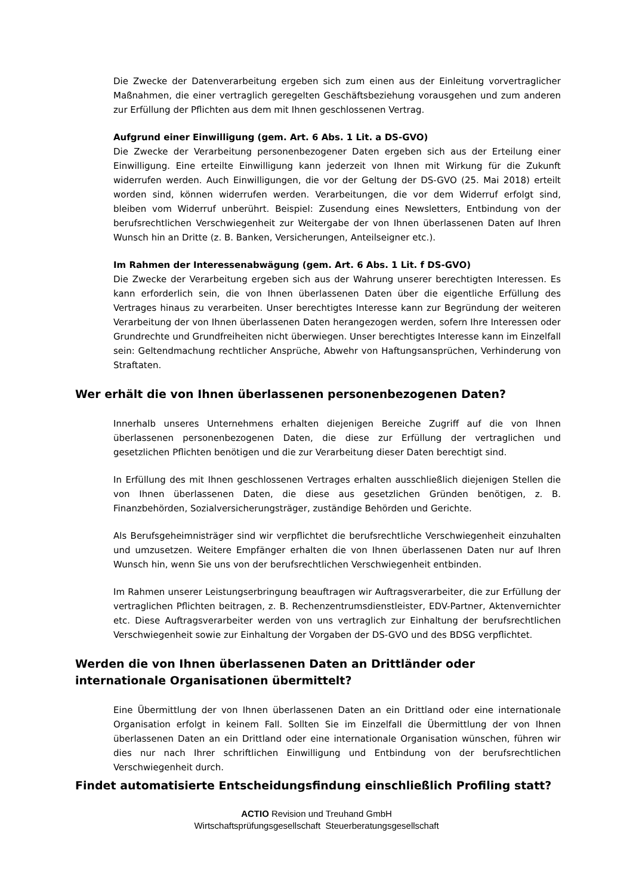Die Zwecke der Datenverarbeitung ergeben sich zum einen aus der Einleitung vorvertraglicher Maßnahmen, die einer vertraglich geregelten Geschäftsbeziehung vorausgehen und zum anderen zur Erfüllung der Pflichten aus dem mit Ihnen geschlossenen Vertrag.
Aufgrund einer Einwilligung (gem. Art. 6 Abs. 1 Lit. a DS-GVO)
Die Zwecke der Verarbeitung personenbezogener Daten ergeben sich aus der Erteilung einer Einwilligung. Eine erteilte Einwilligung kann jederzeit von Ihnen mit Wirkung für die Zukunft widerrufen werden. Auch Einwilligungen, die vor der Geltung der DS-GVO (25. Mai 2018) erteilt worden sind, können widerrufen werden. Verarbeitungen, die vor dem Widerruf erfolgt sind, bleiben vom Widerruf unberührt. Beispiel: Zusendung eines Newsletters, Entbindung von der berufsrechtlichen Verschwiegenheit zur Weitergabe der von Ihnen überlassenen Daten auf Ihren Wunsch hin an Dritte (z. B. Banken, Versicherungen, Anteilseigner etc.).
Im Rahmen der Interessenabwägung (gem. Art. 6 Abs. 1 Lit. f DS-GVO)
Die Zwecke der Verarbeitung ergeben sich aus der Wahrung unserer berechtigten Interessen. Es kann erforderlich sein, die von Ihnen überlassenen Daten über die eigentliche Erfüllung des Vertrages hinaus zu verarbeiten. Unser berechtigtes Interesse kann zur Begründung der weiteren Verarbeitung der von Ihnen überlassenen Daten herangezogen werden, sofern Ihre Interessen oder Grundrechte und Grundfreiheiten nicht überwiegen. Unser berechtigtes Interesse kann im Einzelfall sein: Geltendmachung rechtlicher Ansprüche, Abwehr von Haftungsansprüchen, Verhinderung von Straftaten.
Wer erhält die von Ihnen überlassenen personenbezogenen Daten?
Innerhalb unseres Unternehmens erhalten diejenigen Bereiche Zugriff auf die von Ihnen überlassenen personenbezogenen Daten, die diese zur Erfüllung der vertraglichen und gesetzlichen Pflichten benötigen und die zur Verarbeitung dieser Daten berechtigt sind.
In Erfüllung des mit Ihnen geschlossenen Vertrages erhalten ausschließlich diejenigen Stellen die von Ihnen überlassenen Daten, die diese aus gesetzlichen Gründen benötigen, z. B. Finanzbehörden, Sozialversicherungsträger, zuständige Behörden und Gerichte.
Als Berufsgeheimnisträger sind wir verpflichtet die berufsrechtliche Verschwiegenheit einzuhalten und umzusetzen. Weitere Empfänger erhalten die von Ihnen überlassenen Daten nur auf Ihren Wunsch hin, wenn Sie uns von der berufsrechtlichen Verschwiegenheit entbinden.
Im Rahmen unserer Leistungserbringung beauftragen wir Auftragsverarbeiter, die zur Erfüllung der vertraglichen Pflichten beitragen, z. B. Rechenzentrumsdienstleister, EDV-Partner, Aktenvernichter etc. Diese Auftragsverarbeiter werden von uns vertraglich zur Einhaltung der berufsrechtlichen Verschwiegenheit sowie zur Einhaltung der Vorgaben der DS-GVO und des BDSG verpflichtet.
Werden die von Ihnen überlassenen Daten an Drittländer oder internationale Organisationen übermittelt?
Eine Übermittlung der von Ihnen überlassenen Daten an ein Drittland oder eine internationale Organisation erfolgt in keinem Fall. Sollten Sie im Einzelfall die Übermittlung der von Ihnen überlassenen Daten an ein Drittland oder eine internationale Organisation wünschen, führen wir dies nur nach Ihrer schriftlichen Einwilligung und Entbindung von der berufsrechtlichen Verschwiegenheit durch.
Findet automatisierte Entscheidungsfindung einschließlich Profiling statt?
ACTIO Revision und Treuhand GmbH
Wirtschaftsprüfungsgesellschaft Steuerberatungsgesellschaft